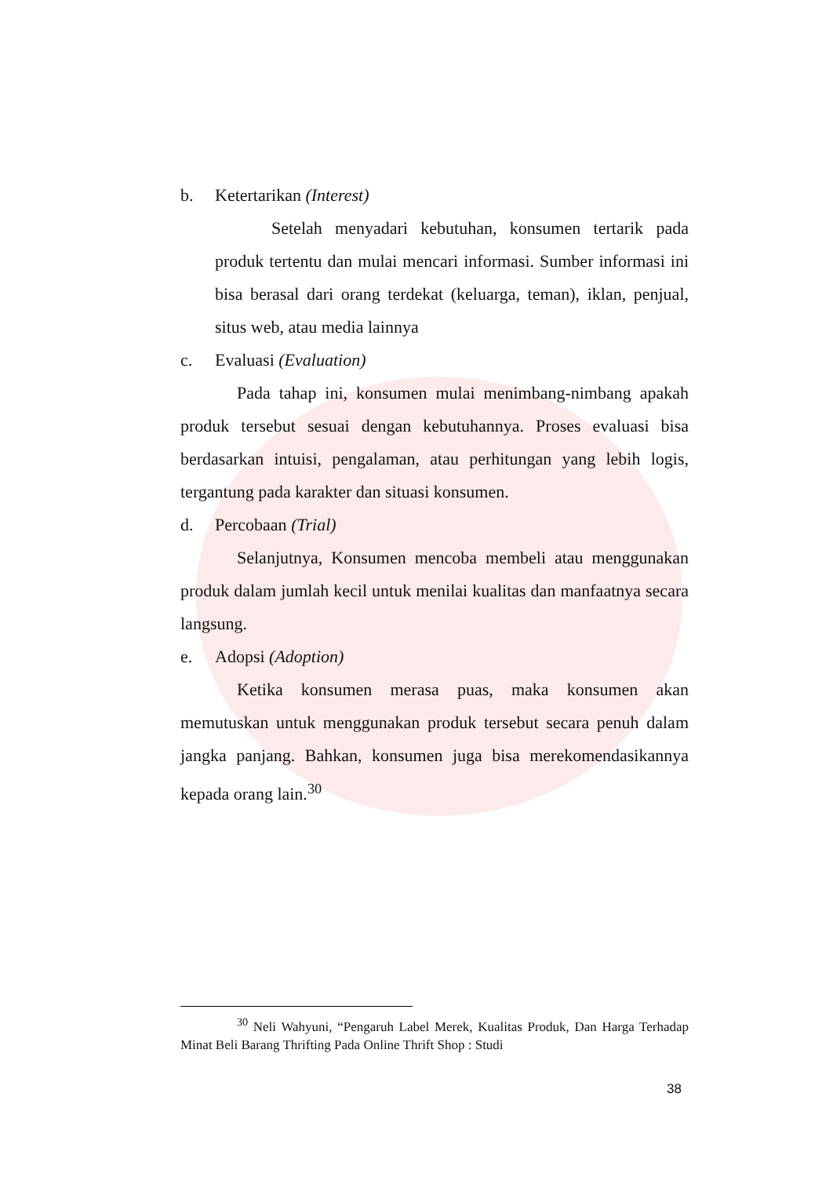b. Ketertarikan (Interest)
Setelah menyadari kebutuhan, konsumen tertarik pada produk tertentu dan mulai mencari informasi. Sumber informasi ini bisa berasal dari orang terdekat (keluarga, teman), iklan, penjual, situs web, atau media lainnya
c. Evaluasi (Evaluation)
Pada tahap ini, konsumen mulai menimbang-nimbang apakah produk tersebut sesuai dengan kebutuhannya. Proses evaluasi bisa berdasarkan intuisi, pengalaman, atau perhitungan yang lebih logis, tergantung pada karakter dan situasi konsumen.
d. Percobaan (Trial)
Selanjutnya, Konsumen mencoba membeli atau menggunakan produk dalam jumlah kecil untuk menilai kualitas dan manfaatnya secara langsung.
e. Adopsi (Adoption)
Ketika konsumen merasa puas, maka konsumen akan memutuskan untuk menggunakan produk tersebut secara penuh dalam jangka panjang. Bahkan, konsumen juga bisa merekomendasikannya kepada orang lain.<sup>30</sup>
<sup>30</sup> Neli Wahyuni, “Pengaruh Label Merek, Kualitas Produk, Dan Harga Terhadap Minat Beli Barang Thrifting Pada Online Thrift Shop : Studi
38